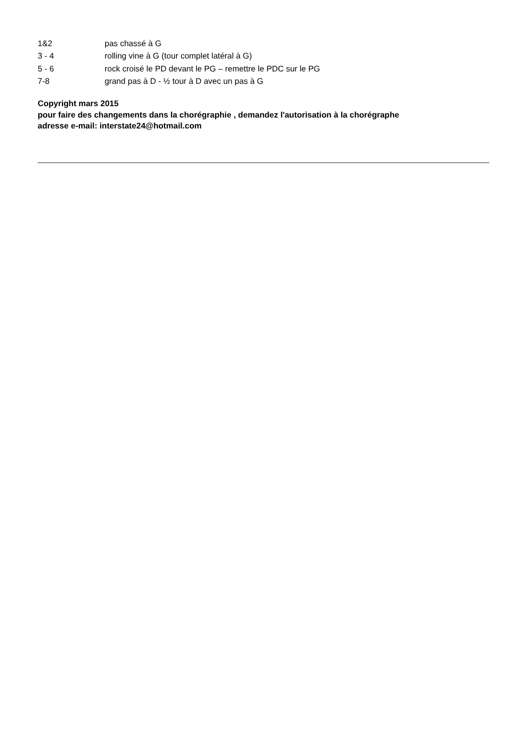| 1&2 | pas chassé à G |
| 3 - 4 | rolling vine à G (tour complet latéral à G) |
| 5 - 6 | rock croisé le PD devant le PG – remettre le PDC sur le PG |
| 7-8 | grand pas à D - ½ tour à D avec un pas à G |
Copyright mars 2015
pour faire des changements dans la chorégraphie , demandez l'autorisation à la chorégraphe
adresse e-mail: interstate24@hotmail.com